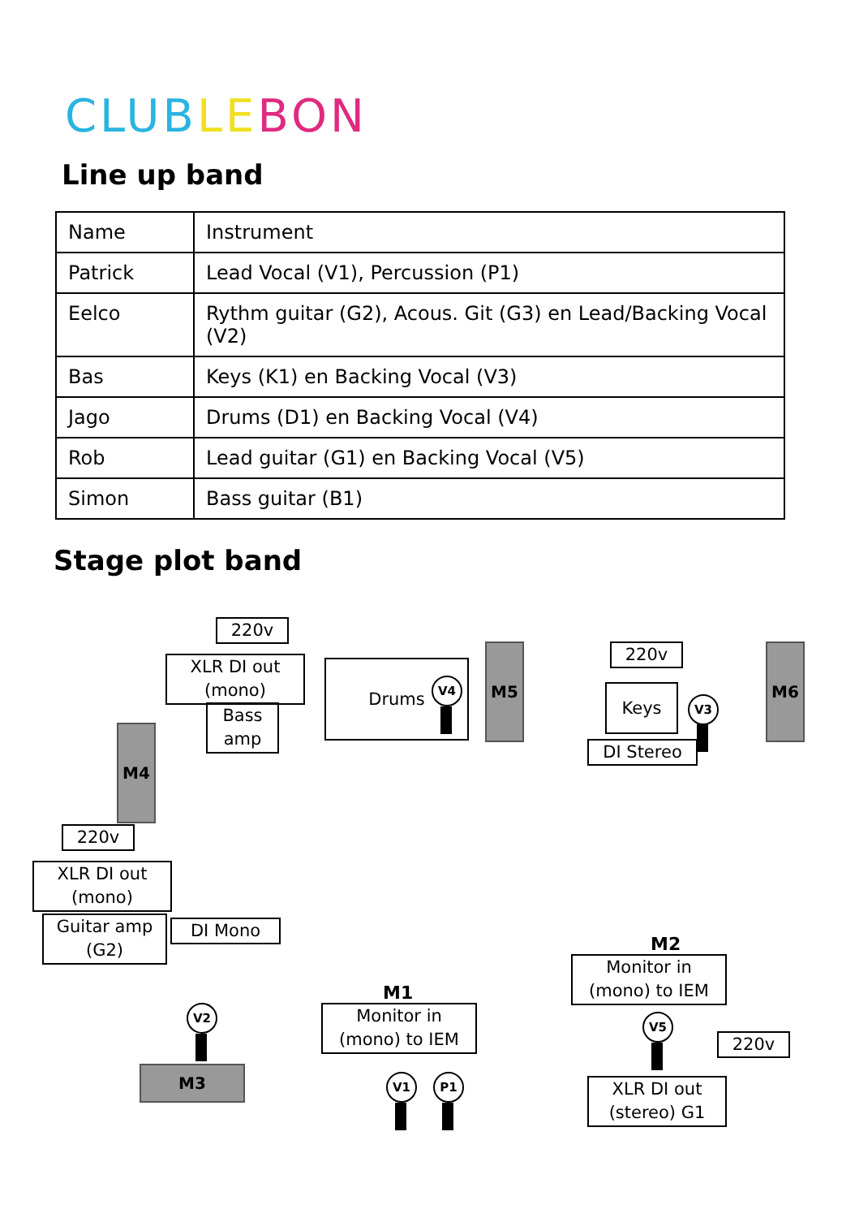CLUB LE BON
Line up band
| Name | Instrument |
| Patrick | Lead Vocal (V1), Percussion (P1) |
| Eelco | Rythm guitar (G2), Acous. Git (G3) en Lead/Backing Vocal (V2) |
| Bas | Keys (K1) en Backing Vocal (V3) |
| Jago | Drums (D1) en Backing Vocal (V4) |
| Rob | Lead guitar (G1) en Backing Vocal (V5) |
| Simon | Bass guitar (B1) |
Stage plot band
220v
XLR DI out (mono)
Bass amp
Drums
V4
M5 220v
Keys V3
DI Stereo
M6
M4
220v
XLR DI out (mono)
Guitar amp (G2)
DI Mono
M2
Monitor in (mono) to IEM
V5
220v
XLR DI out (stereo) G1
M1
Monitor in (mono) to IEM
V2
M3 V1 P1